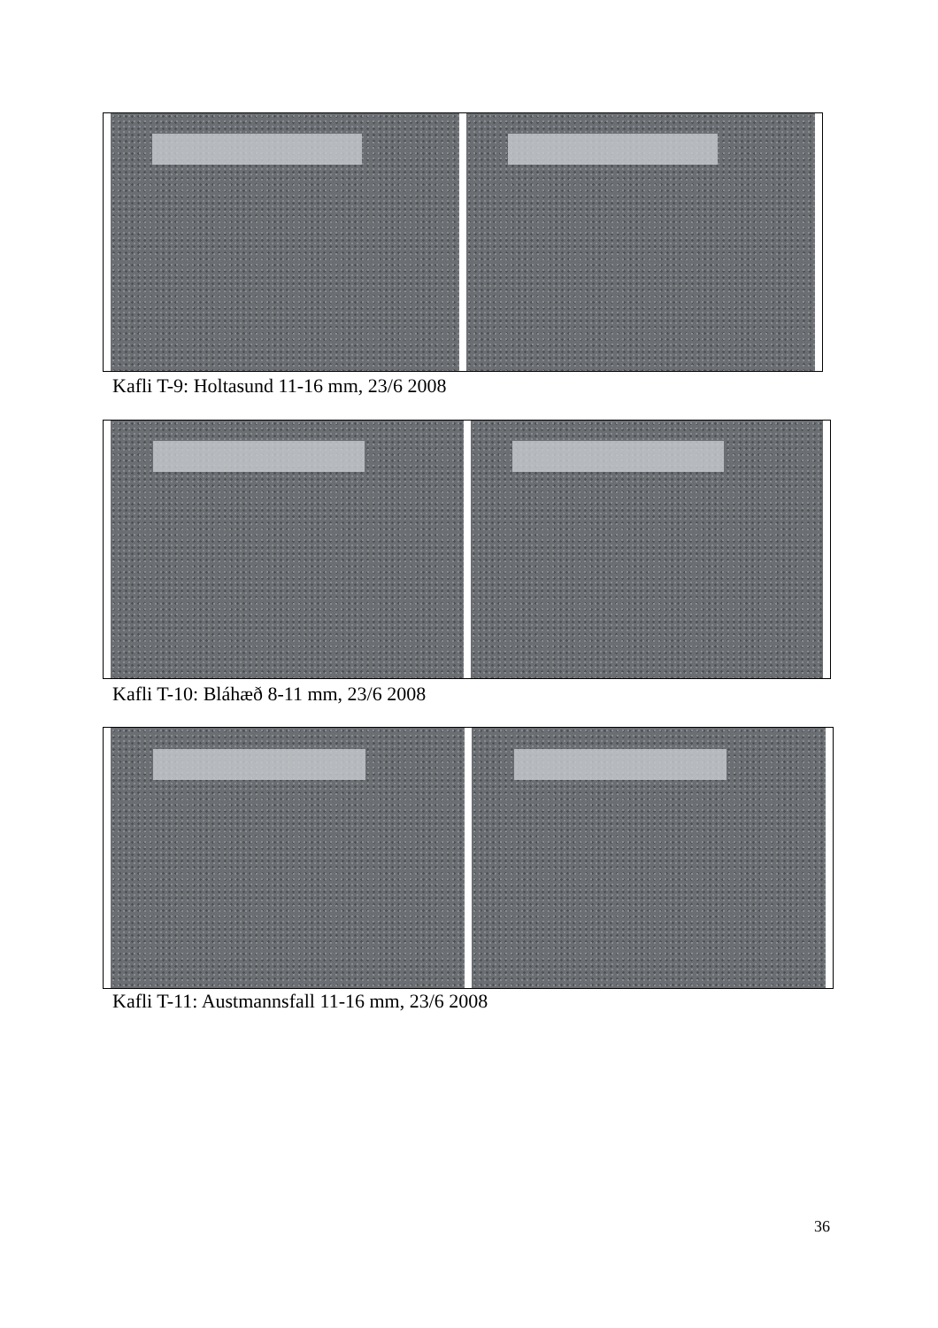Kafli T-9: Holtasund 11-16 mm, 23/6 2008
Kafli T-10: Bláhæð 8-11 mm, 23/6 2008
Kafli T-11: Austmannsfall 11-16 mm, 23/6 2008
36